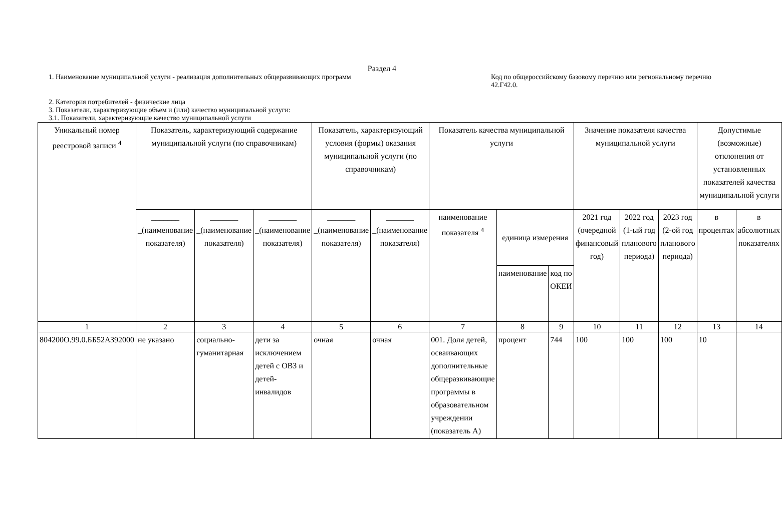Раздел 4
1. Наименование муниципальной услуги - реализация дополнительных общеразвивающих программ
Код по общероссийскому базовому перечню или региональному перечню 42.Г42.0.
2. Категория потребителей - физические лица
3. Показатели, характеризующие объем и (или) качество муниципальной услуги:
3.1. Показатели, характеризующие качество муниципальной услуги
| Уникальный номер реестровой записи <sup>4</sup> | Показатель, характеризующий содержание муниципальной услуги (по справочникам) | | | Показатель, характеризующий условия (формы) оказания муниципальной услуги (по справочникам) | | Показатель качества муниципальной услуги | | | Значение показателя качества муниципальной услуги | | | Допустимые (возможные) отклонения от установленных показателей качества муниципальной услуги | |
| --- | --- | --- | --- | --- | --- | --- | --- | --- | --- | --- | --- | --- | --- |
| | _______ _(наименование показателя) | _______ _(наименование показателя) | _______ _(наименование показателя) | _______ _(наименование показателя) | _______ _(наименование показателя) | наименование показателя <sup>4</sup> | единица измерения | | 2021 год (очередной финансовый год) | 2022 год (1-ый год планового периода) | 2023 год (2-ой год планового периода) | в процентах | в абсолютных показателях |
| | | | | | | | наименование | код по ОКЕИ | | | | | |
| 1 | 2 | 3 | 4 | 5 | 6 | 7 | 8 | 9 | 10 | 11 | 12 | 13 | 14 |
| 804200О.99.0.ББ52АЗ92000 | не указано | социально-гуманитарная | дети за исключением детей с ОВЗ и детей-инвалидов | очная | очная | 001. Доля детей, осваивающих дополнительные общеразвивающие программы в образовательном учреждении (показатель А) | процент | 744 | 100 | 100 | 100 | 10 | |